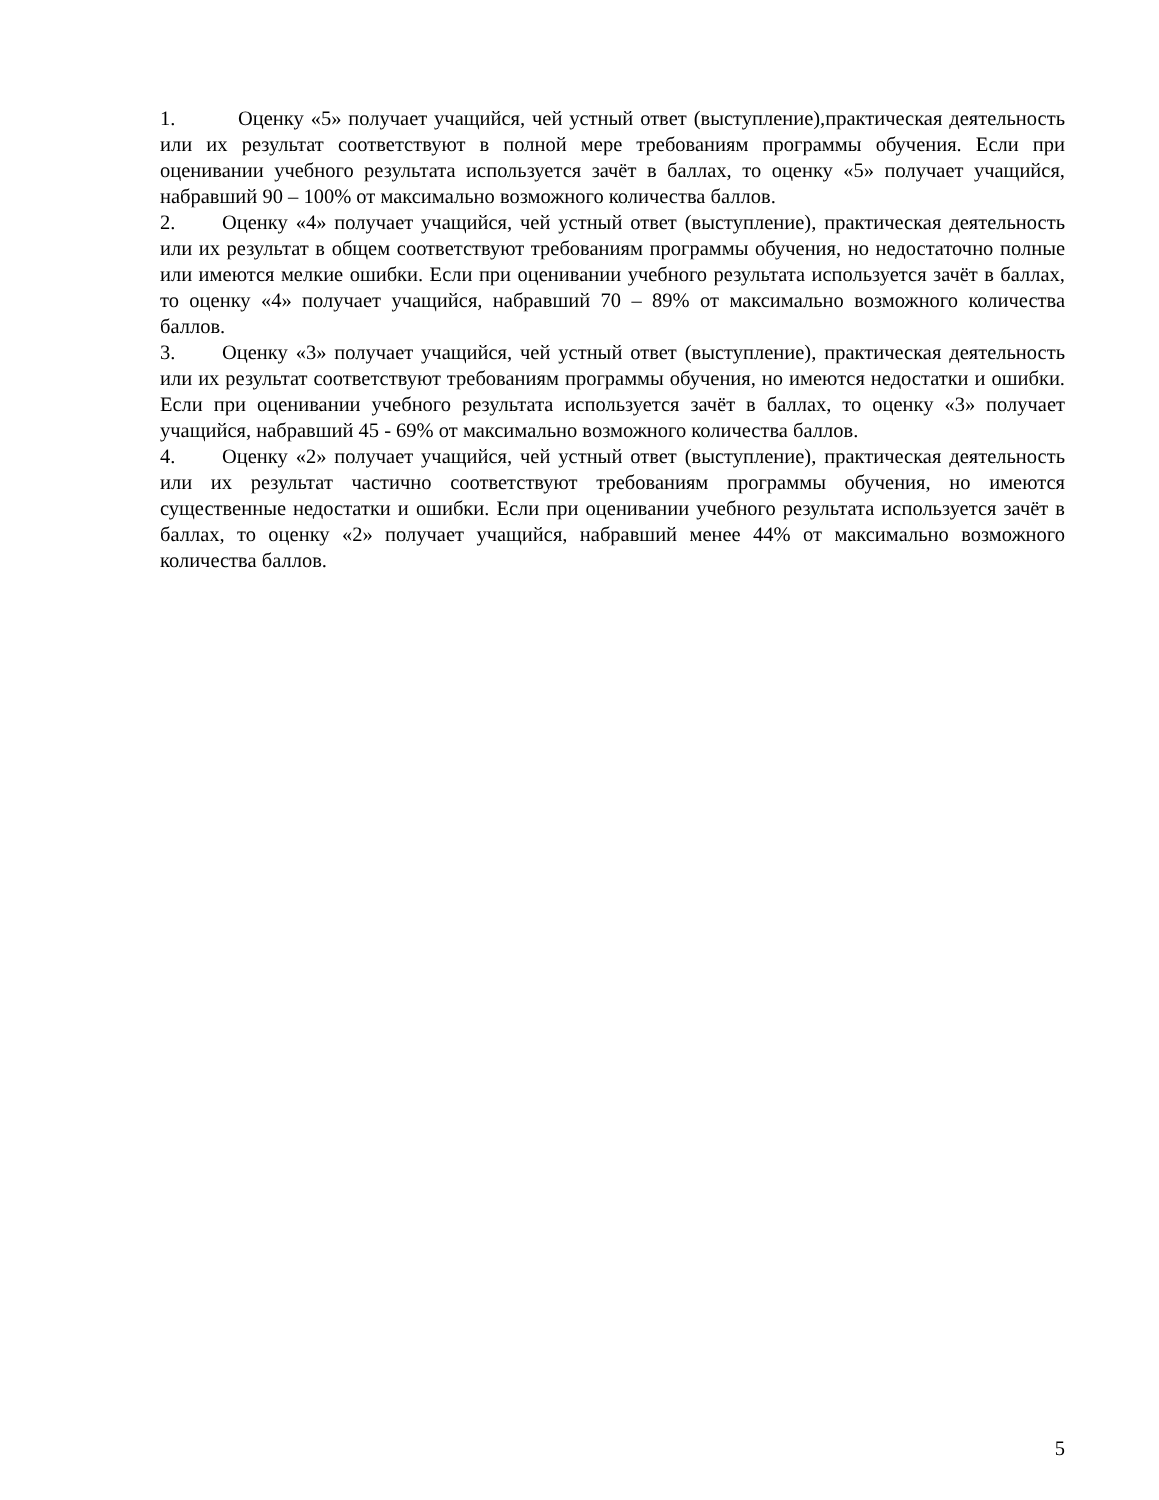1. Оценку «5» получает учащийся, чей устный ответ (выступление),практическая деятельность или их результат соответствуют в полной мере требованиям программы обучения. Если при оценивании учебного результата используется зачёт в баллах, то оценку «5» получает учащийся, набравший 90 – 100% от максимально возможного количества баллов.
2. Оценку «4» получает учащийся, чей устный ответ (выступление), практическая деятельность или их результат в общем соответствуют требованиям программы обучения, но недостаточно полные или имеются мелкие ошибки. Если при оценивании учебного результата используется зачёт в баллах, то оценку «4» получает учащийся, набравший 70 – 89% от максимально возможного количества баллов.
3. Оценку «3» получает учащийся, чей устный ответ (выступление), практическая деятельность или их результат соответствуют требованиям программы обучения, но имеются недостатки и ошибки. Если при оценивании учебного результата используется зачёт в баллах, то оценку «3» получает учащийся, набравший 45 - 69% от максимально возможного количества баллов.
4. Оценку «2» получает учащийся, чей устный ответ (выступление), практическая деятельность или их результат частично соответствуют требованиям программы обучения, но имеются существенные недостатки и ошибки. Если при оценивании учебного результата используется зачёт в баллах, то оценку «2» получает учащийся, набравший менее 44% от максимально возможного количества баллов.
5